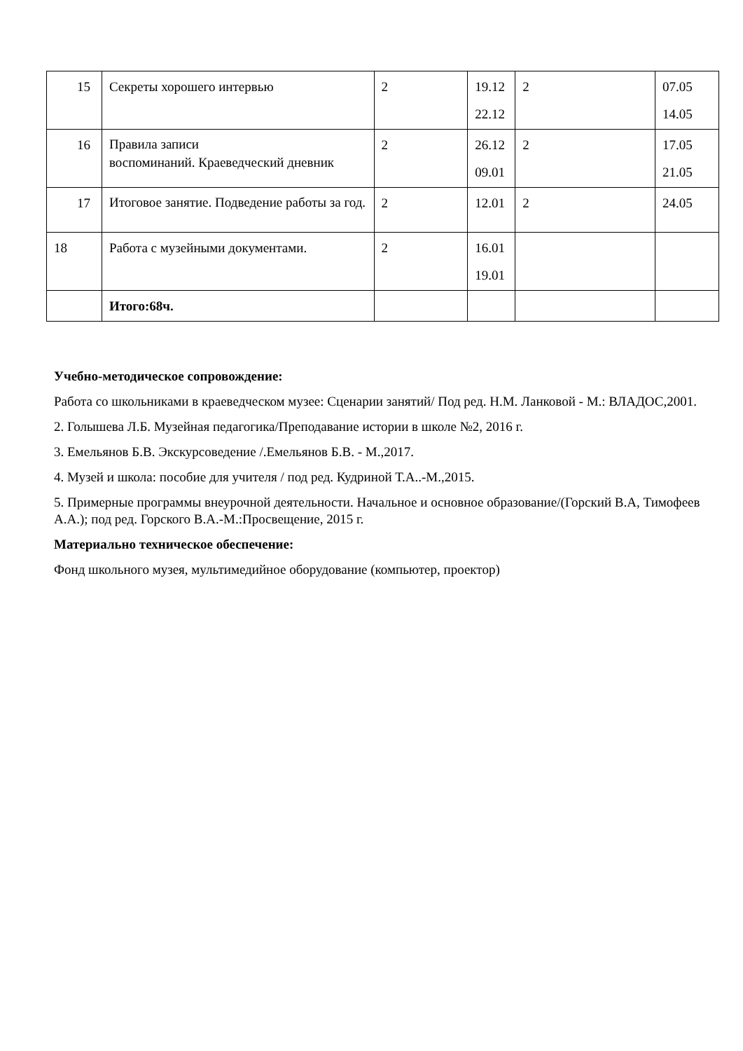| 15 | Секреты хорошего интервью | 2 | 19.12 22.12 | 2 | 07.05 14.05 |
| 16 | Правила записи воспоминаний. Краеведческий дневник | 2 | 26.12 09.01 | 2 | 17.05 21.05 |
| 17 | Итоговое занятие. Подведение работы за год. | 2 | 12.01 | 2 | 24.05 |
| 18 | Работа с музейными документами. | 2 | 16.01 19.01 | | |
| | Итого:68ч. | | | | |
Учебно-методическое сопровождение:
Работа со школьниками в краеведческом музее: Сценарии занятий/ Под ред. Н.М. Ланковой - М.: ВЛАДОС,2001.
2. Голышева Л.Б. Музейная педагогика/Преподавание истории в школе №2, 2016 г.
3. Емельянов Б.В. Экскурсоведение /.Емельянов Б.В. - М.,2017.
4. Музей и школа: пособие для учителя / под ред. Кудриной Т.А..-М.,2015.
5. Примерные программы внеурочной деятельности. Начальное и основное образование/(Горский В.А, Тимофеев А.А.); под ред. Горского В.А.-М.:Просвещение, 2015 г.
Материально техническое обеспечение:
Фонд школьного музея, мультимедийное оборудование (компьютер, проектор)